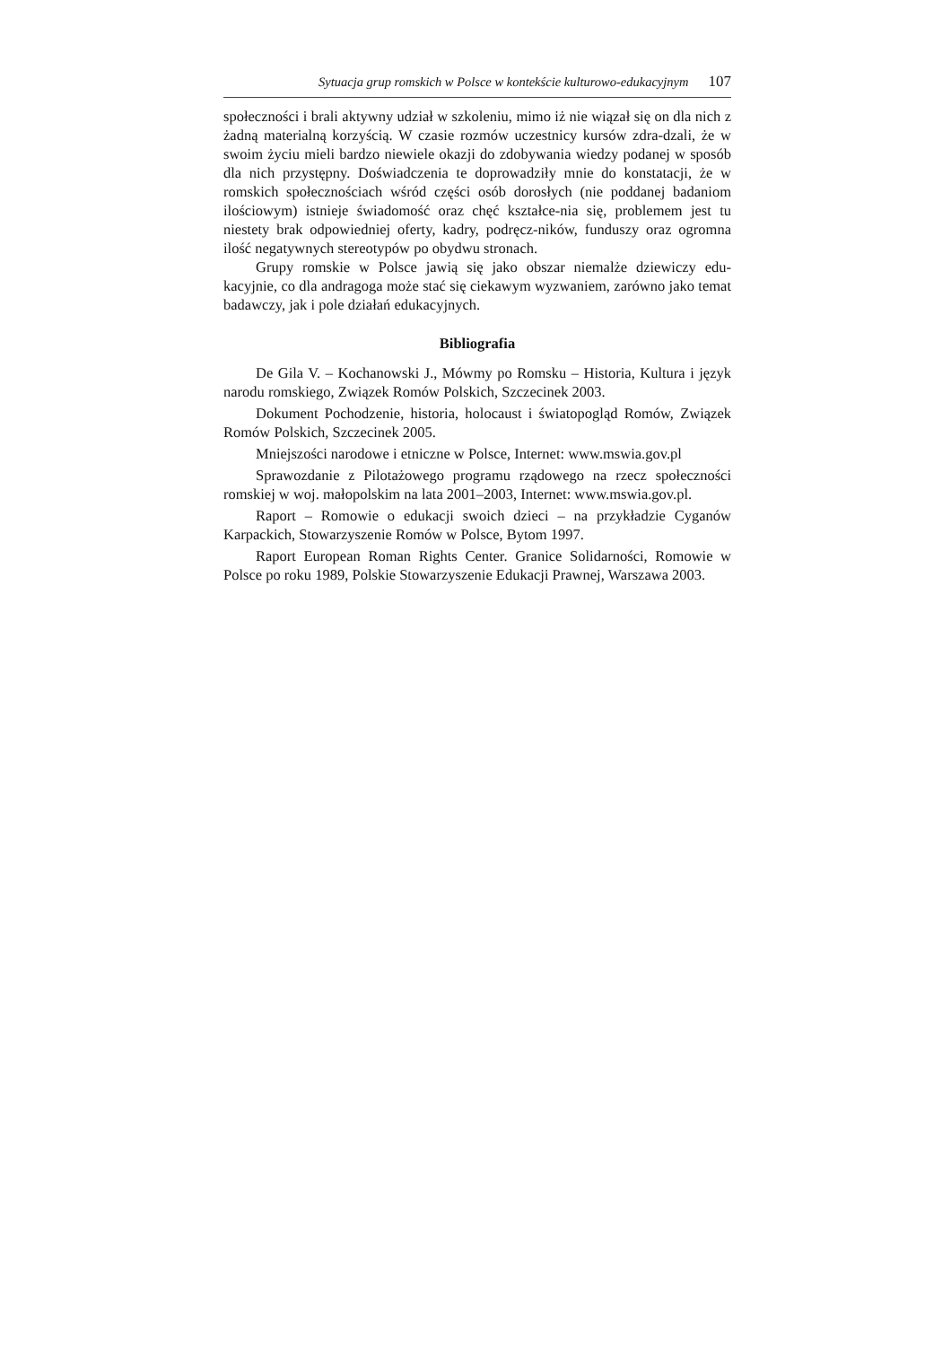Sytuacja grup romskich w Polsce w kontekście kulturowo-edukacyjnym 107
społeczności i brali aktywny udział w szkoleniu, mimo iż nie wiązał się on dla nich z żadną materialną korzyścią. W czasie rozmów uczestnicy kursów zdra-dzali, że w swoim życiu mieli bardzo niewiele okazji do zdobywania wiedzy podanej w sposób dla nich przystępny. Doświadczenia te doprowadziły mnie do konstatacji, że w romskich społecznościach wśród części osób dorosłych (nie poddanej badaniom ilościowym) istnieje świadomość oraz chęć kształce-nia się, problemem jest tu niestety brak odpowiedniej oferty, kadry, podręcz-ników, funduszy oraz ogromna ilość negatywnych stereotypów po obydwu stronach.
Grupy romskie w Polsce jawią się jako obszar niemalże dziewiczy edu-kacyjnie, co dla andragoga może stać się ciekawym wyzwaniem, zarówno jako temat badawczy, jak i pole działań edukacyjnych.
Bibliografia
De Gila V. – Kochanowski J., Mówmy po Romsku – Historia, Kultura i język narodu romskiego, Związek Romów Polskich, Szczecinek 2003.
Dokument Pochodzenie, historia, holocaust i światopogląd Romów, Związek Romów Polskich, Szczecinek 2005.
Mniejszości narodowe i etniczne w Polsce, Internet: www.mswia.gov.pl
Sprawozdanie z Pilotażowego programu rządowego na rzecz społeczności romskiej w woj. małopolskim na lata 2001–2003, Internet: www.mswia.gov.pl.
Raport – Romowie o edukacji swoich dzieci – na przykładzie Cyganów Karpackich, Stowarzyszenie Romów w Polsce, Bytom 1997.
Raport European Roman Rights Center. Granice Solidarności, Romowie w Polsce po roku 1989, Polskie Stowarzyszenie Edukacji Prawnej, Warszawa 2003.